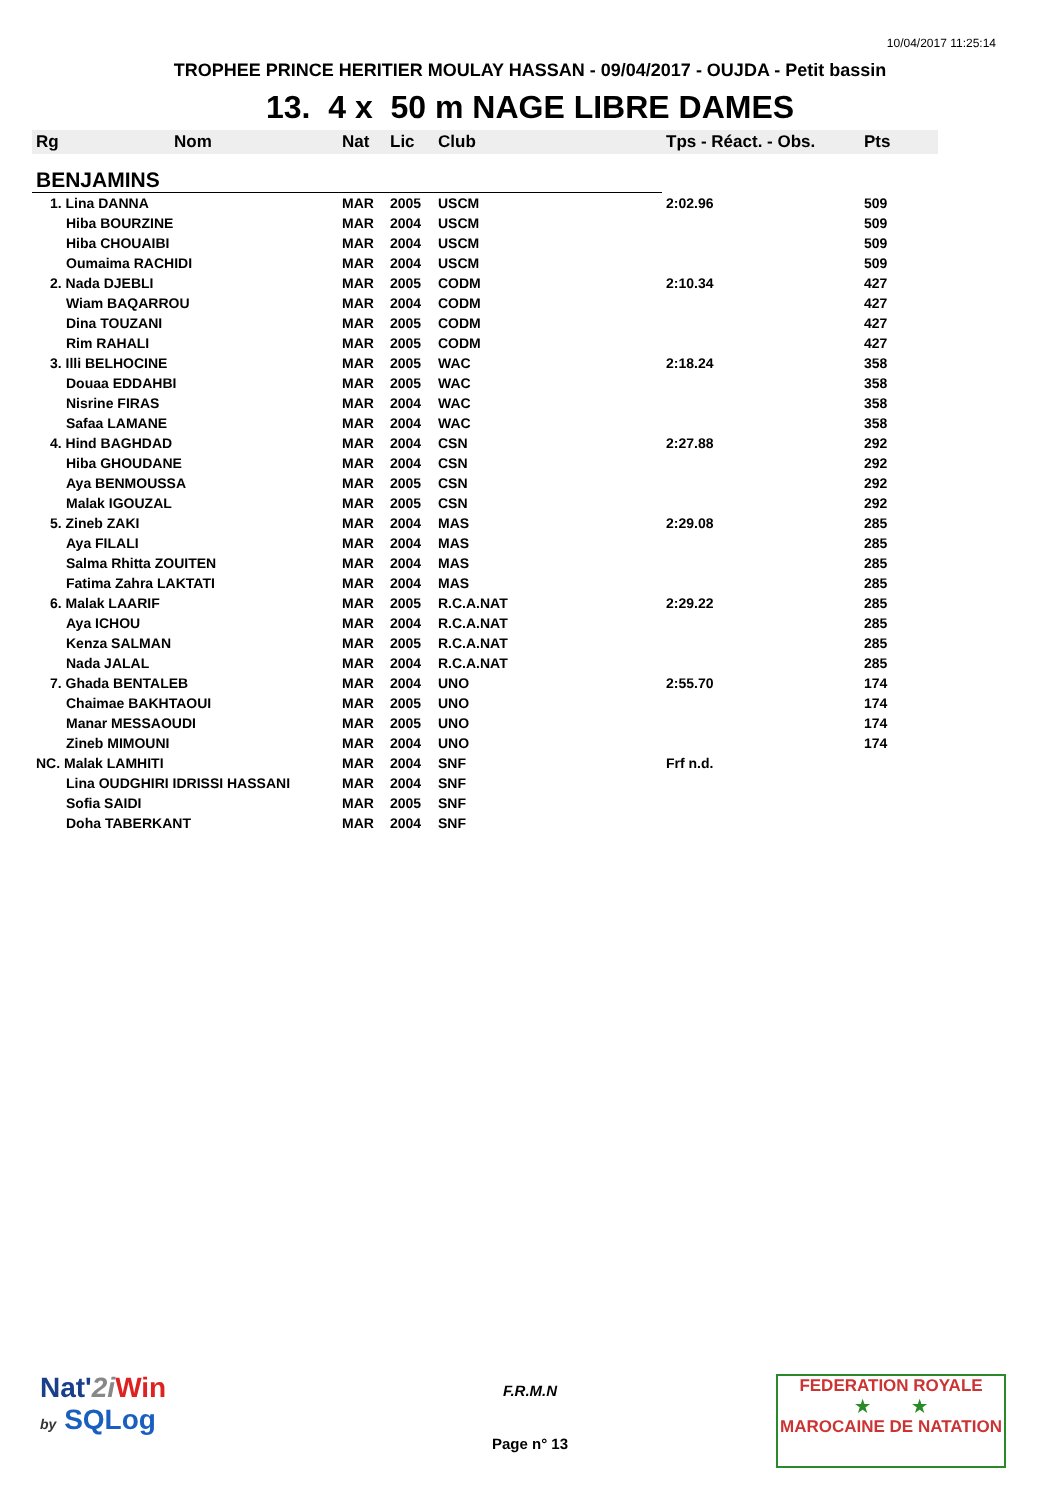10/04/2017 11:25:14
TROPHEE PRINCE HERITIER MOULAY HASSAN - 09/04/2017 - OUJDA - Petit bassin
13. 4 x 50 m NAGE LIBRE DAMES
| Rg | Nom | Nat | Lic | Club | Tps - Réact. - Obs. | Pts |
| --- | --- | --- | --- | --- | --- | --- |
| BENJAMINS | | | | | | |
| 1. Lina DANNA | | MAR | 2005 | USCM | 2:02.96 | 509 |
| Hiba BOURZINE | | MAR | 2004 | USCM | | 509 |
| Hiba CHOUAIBI | | MAR | 2004 | USCM | | 509 |
| Oumaima RACHIDI | | MAR | 2004 | USCM | | 509 |
| 2. Nada DJEBLI | | MAR | 2005 | CODM | 2:10.34 | 427 |
| Wiam BAQARROU | | MAR | 2004 | CODM | | 427 |
| Dina TOUZANI | | MAR | 2005 | CODM | | 427 |
| Rim RAHALI | | MAR | 2005 | CODM | | 427 |
| 3. Illi BELHOCINE | | MAR | 2005 | WAC | 2:18.24 | 358 |
| Douaa EDDAHBI | | MAR | 2005 | WAC | | 358 |
| Nisrine FIRAS | | MAR | 2004 | WAC | | 358 |
| Safaa LAMANE | | MAR | 2004 | WAC | | 358 |
| 4. Hind BAGHDAD | | MAR | 2004 | CSN | 2:27.88 | 292 |
| Hiba GHOUDANE | | MAR | 2004 | CSN | | 292 |
| Aya BENMOUSSA | | MAR | 2005 | CSN | | 292 |
| Malak IGOUZAL | | MAR | 2005 | CSN | | 292 |
| 5. Zineb ZAKI | | MAR | 2004 | MAS | 2:29.08 | 285 |
| Aya FILALI | | MAR | 2004 | MAS | | 285 |
| Salma Rhitta ZOUITEN | | MAR | 2004 | MAS | | 285 |
| Fatima Zahra LAKTATI | | MAR | 2004 | MAS | | 285 |
| 6. Malak LAARIF | | MAR | 2005 | R.C.A.NAT | 2:29.22 | 285 |
| Aya ICHOU | | MAR | 2004 | R.C.A.NAT | | 285 |
| Kenza SALMAN | | MAR | 2005 | R.C.A.NAT | | 285 |
| Nada JALAL | | MAR | 2004 | R.C.A.NAT | | 285 |
| 7. Ghada BENTALEB | | MAR | 2004 | UNO | 2:55.70 | 174 |
| Chaimae BAKHTAOUI | | MAR | 2005 | UNO | | 174 |
| Manar MESSAOUDI | | MAR | 2005 | UNO | | 174 |
| Zineb MIMOUNI | | MAR | 2004 | UNO | | 174 |
| NC. Malak LAMHITI | | MAR | 2004 | SNF | Frf n.d. | |
| Lina OUDGHIRI IDRISSI HASSANI | | MAR | 2004 | SNF | | |
| Sofia SAIDI | | MAR | 2005 | SNF | | |
| Doha TABERKANT | | MAR | 2004 | SNF | | |
Nat'2i Win
by SQLog
F.R.M.N
Page n° 13
FEDERATION ROYALE
★ ★
MAROCAINE DE NATATION